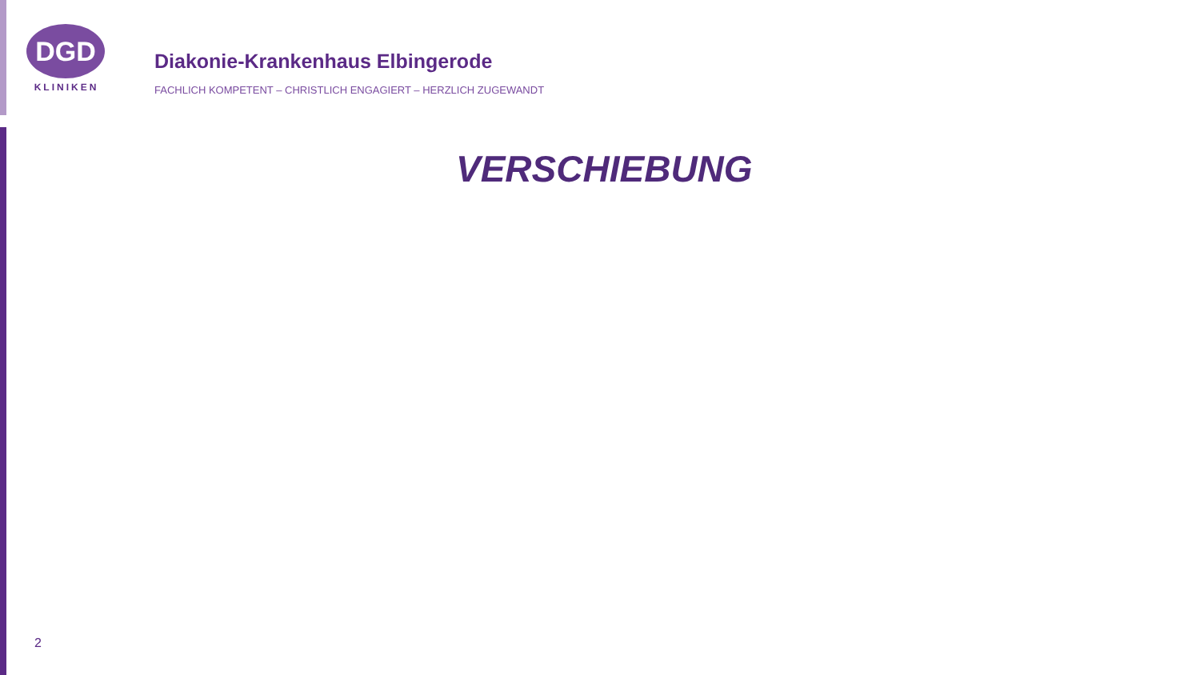DGD
KLINIKEN
Diakonie-Krankenhaus Elbingerode
FACHLICH KOMPETENT – CHRISTLICH ENGAGIERT – HERZLICH ZUGEWANDT
VERSCHIEBUNG
2